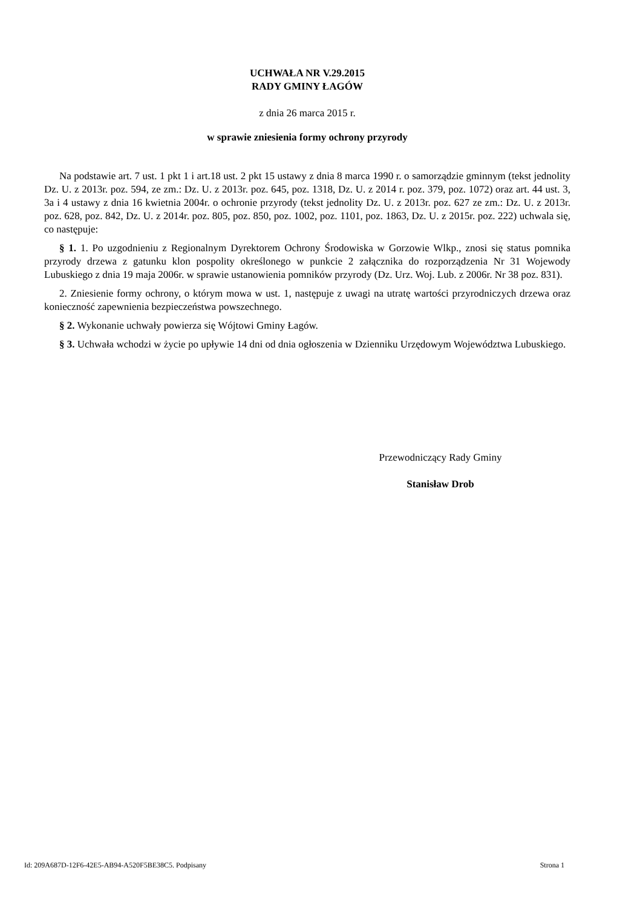UCHWAŁA NR V.29.2015
RADY GMINY ŁAGÓW
z dnia 26 marca 2015 r.
w sprawie zniesienia formy ochrony przyrody
Na podstawie art. 7 ust. 1 pkt 1 i art.18 ust. 2 pkt 15 ustawy z dnia 8 marca 1990 r. o samorządzie gminnym (tekst jednolity Dz. U. z 2013r. poz. 594, ze zm.: Dz. U. z 2013r. poz. 645, poz. 1318, Dz. U. z 2014 r. poz. 379, poz. 1072) oraz art. 44 ust. 3, 3a i 4 ustawy z dnia 16 kwietnia 2004r. o ochronie przyrody (tekst jednolity Dz. U. z 2013r. poz. 627 ze zm.: Dz. U. z 2013r. poz. 628, poz. 842, Dz. U. z 2014r. poz. 805, poz. 850, poz. 1002, poz. 1101, poz. 1863, Dz. U. z 2015r. poz. 222) uchwala się, co następuje:
§ 1. 1. Po uzgodnieniu z Regionalnym Dyrektorem Ochrony Środowiska w Gorzowie Wlkp., znosi się status pomnika przyrody drzewa z gatunku klon pospolity określonego w punkcie 2 załącznika do rozporządzenia Nr 31 Wojewody Lubuskiego z dnia 19 maja 2006r. w sprawie ustanowienia pomników przyrody (Dz. Urz. Woj. Lub. z 2006r. Nr 38 poz. 831).
2. Zniesienie formy ochrony, o którym mowa w ust. 1, następuje z uwagi na utratę wartości przyrodniczych drzewa oraz konieczność zapewnienia bezpieczeństwa powszechnego.
§ 2. Wykonanie uchwały powierza się Wójtowi Gminy Łagów.
§ 3. Uchwała wchodzi w życie po upływie 14 dni od dnia ogłoszenia w Dzienniku Urzędowym Województwa Lubuskiego.
Przewodniczący Rady Gminy
Stanisław Drob
Id: 209A687D-12F6-42E5-AB94-A520F5BE38C5. Podpisany Strona 1